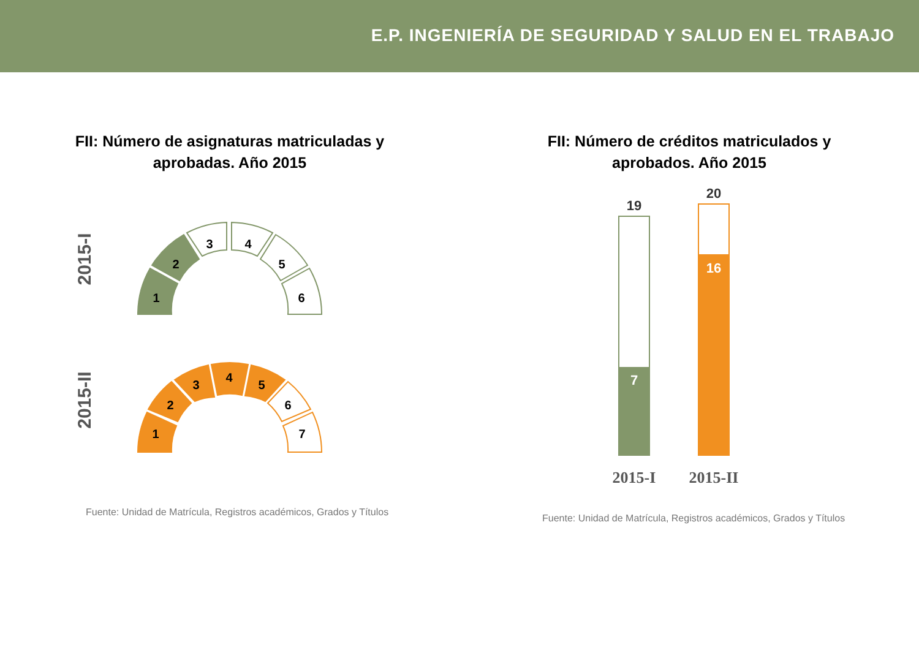E.P. INGENIERÍA DE SEGURIDAD Y SALUD EN EL TRABAJO
FII: Número de asignaturas matriculadas y
aprobadas. Año 2015
2015-I
2015-II
1
2
3
4
5
6
1
2
3
4
5
6
7
Fuente: Unidad de Matrícula, Registros académicos, Grados y Títulos
FII: Número de créditos matriculados y
aprobados. Año 2015
19
20
7
16
2015-I
2015-II
Fuente: Unidad de Matrícula, Registros académicos, Grados y Títulos